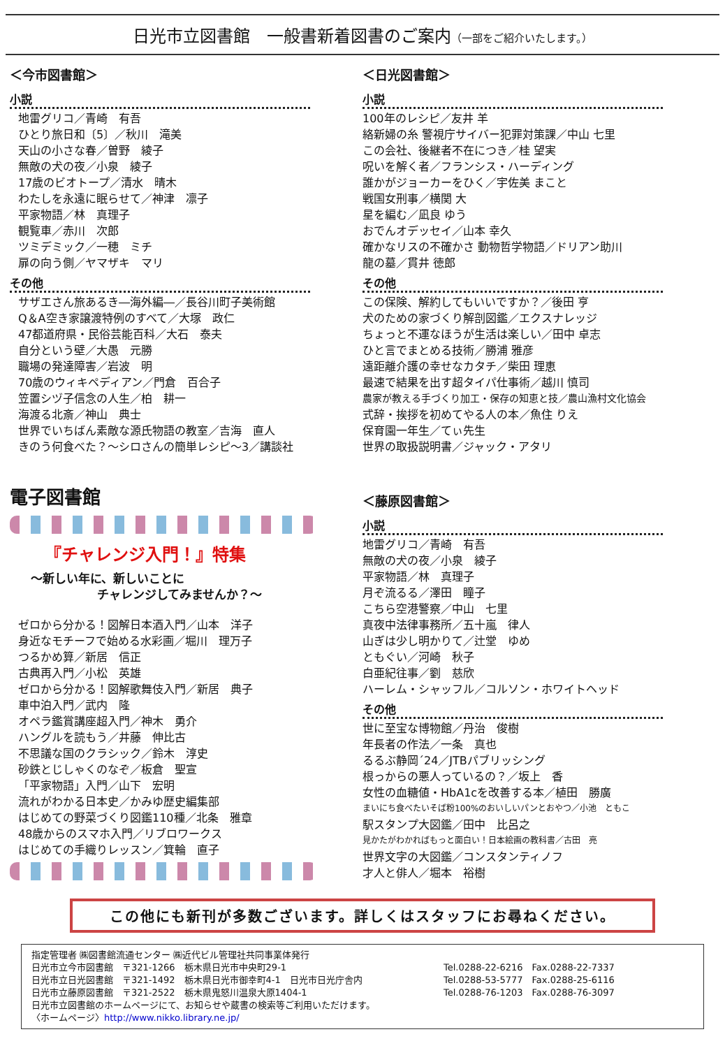日光市立図書館　一般書新着図書のご案内（一部をご紹介いたします。）
＜今市図書館＞
小説
地雷グリコ／青崎　有吾
ひとり旅日和〔5〕／秋川　滝美
天山の小さな春／曽野　綾子
無敵の犬の夜／小泉　綾子
17歳のビオトープ／清水　晴木
わたしを永遠に眠らせて／神津　凛子
平家物語／林　真理子
観覧車／赤川　次郎
ツミデミック／一穂　ミチ
扉の向う側／ヤマザキ　マリ
その他
サザエさん旅あるき―海外編―／長谷川町子美術館
Q＆A空き家譲渡特例のすべて／大塚　政仁
47都道府県・民俗芸能百科／大石　泰夫
自分という壁／大愚　元勝
職場の発達障害／岩波　明
70歳のウィキペディアン／門倉　百合子
笠置シヅ子信念の人生／柏　耕一
海渡る北斎／神山　典士
世界でいちばん素敵な源氏物語の教室／吉海　直人
きのう何食べた？～シロさんの簡単レシピ～3／講談社
電子図書館
『チャレンジ入門！』特集
～新しい年に、新しいことに
チャレンジしてみませんか？～
ゼロから分かる！図解日本酒入門／山本　洋子
身近なモチーフで始める水彩画／堀川　理万子
つるかめ算／新居　信正
古典再入門／小松　英雄
ゼロから分かる！図解歌舞伎入門／新居　典子
車中泊入門／武内　隆
オペラ鑑賞講座超入門／神木　勇介
ハングルを読もう／井藤　伸比古
不思議な国のクラシック／鈴木　淳史
砂鉄とじしゃくのなぞ／板倉　聖宣
「平家物語」入門／山下　宏明
流れがわかる日本史／かみゆ歴史編集部
はじめての野菜づくり図鑑110種／北条　雅章
48歳からのスマホ入門／リブロワークス
はじめての手織りレッスン／箕輪　直子
＜日光図書館＞
小説
100年のレシピ／友井 羊
絡新婦の糸 警視庁サイバー犯罪対策課／中山 七里
この会社、後継者不在につき／桂 望実
呪いを解く者／フランシス・ハーディング
誰かがジョーカーをひく／宇佐美 まこと
戦国女刑事／横関 大
星を編む／凪良 ゆう
おでんオデッセイ／山本 幸久
確かなリスの不確かさ 動物哲学物語／ドリアン助川
龍の墓／貫井 徳郎
その他
この保険、解約してもいいですか？／後田 亨
犬のための家づくり解剖図鑑／エクスナレッジ
ちょっと不運なほうが生活は楽しい／田中 卓志
ひと言でまとめる技術／勝浦 雅彦
遠距離介護の幸せなカタチ／柴田 理恵
最速で結果を出す超タイパ仕事術／越川 慎司
農家が教える手づくり加工・保存の知恵と技／農山漁村文化協会
式辞・挨拶を初めてやる人の本／魚住 りえ
保育園一年生／てぃ先生
世界の取扱説明書／ジャック・アタリ
＜藤原図書館＞
小説
地雷グリコ／青崎　有吾
無敵の犬の夜／小泉　綾子
平家物語／林　真理子
月ぞ流るる／澤田　瞳子
こちら空港警察／中山　七里
真夜中法律事務所／五十嵐　律人
山ぎは少し明かりて／辻堂　ゆめ
ともぐい／河崎　秋子
白亜紀往事／劉　慈欣
ハーレム・シャッフル／コルソン・ホワイトヘッド
その他
世に至宝な博物館／丹治　俊樹
年長者の作法／一条　真也
るるぶ静岡´24／JTBパブリッシング
根っからの悪人っているの？／坂上　香
女性の血糖値・HbA1cを改善する本／植田　勝廣
まいにち食べたいそば粉100%のおいしいパンとおやつ／小池　ともこ
駅スタンプ大図鑑／田中　比呂之
見かたがわかればもっと面白い！日本絵画の教科書／古田　亮
世界文字の大図鑑／コンスタンティノフ
才人と俳人／堀本　裕樹
この他にも新刊が多数ございます。詳しくはスタッフにお尋ねください。
指定管理者 ㈱図書館流通センター ㈱近代ビル管理社共同事業体発行
日光市立今市図書館　〒321-1266　栃木県日光市中央町29-1 Tel.0288-22-6216　Fax.0288-22-7337
日光市立日光図書館　〒321-1492　栃木県日光市御幸町4-1　日光市日光庁舎内 Tel.0288-53-5777　Fax.0288-25-6116
日光市立藤原図書館　〒321-2522　栃木県鬼怒川温泉大原1404-1 Tel.0288-76-1203　Fax.0288-76-3097
日光市立図書館のホームページにて、お知らせや蔵書の検索等ご利用いただけます。
〈ホームページ〉http://www.nikko.library.ne.jp/